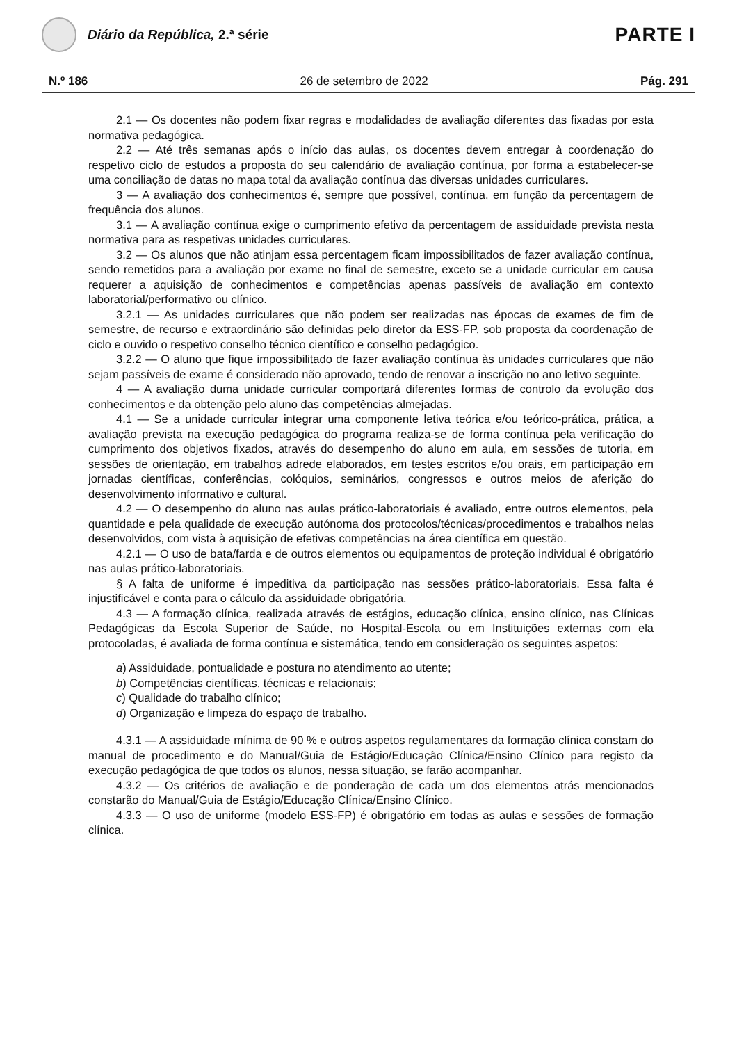Diário da República, 2.ª série
PARTE I
N.º 186 26 de setembro de 2022 Pág. 291
2.1 — Os docentes não podem fixar regras e modalidades de avaliação diferentes das fixadas por esta normativa pedagógica.
2.2 — Até três semanas após o início das aulas, os docentes devem entregar à coordenação do respetivo ciclo de estudos a proposta do seu calendário de avaliação contínua, por forma a estabelecer-se uma conciliação de datas no mapa total da avaliação contínua das diversas unidades curriculares.
3 — A avaliação dos conhecimentos é, sempre que possível, contínua, em função da percentagem de frequência dos alunos.
3.1 — A avaliação contínua exige o cumprimento efetivo da percentagem de assiduidade prevista nesta normativa para as respetivas unidades curriculares.
3.2 — Os alunos que não atinjam essa percentagem ficam impossibilitados de fazer avaliação contínua, sendo remetidos para a avaliação por exame no final de semestre, exceto se a unidade curricular em causa requerer a aquisição de conhecimentos e competências apenas passíveis de avaliação em contexto laboratorial/performativo ou clínico.
3.2.1 — As unidades curriculares que não podem ser realizadas nas épocas de exames de fim de semestre, de recurso e extraordinário são definidas pelo diretor da ESS-FP, sob proposta da coordenação de ciclo e ouvido o respetivo conselho técnico científico e conselho pedagógico.
3.2.2 — O aluno que fique impossibilitado de fazer avaliação contínua às unidades curriculares que não sejam passíveis de exame é considerado não aprovado, tendo de renovar a inscrição no ano letivo seguinte.
4 — A avaliação duma unidade curricular comportará diferentes formas de controlo da evolução dos conhecimentos e da obtenção pelo aluno das competências almejadas.
4.1 — Se a unidade curricular integrar uma componente letiva teórica e/ou teórico-prática, prática, a avaliação prevista na execução pedagógica do programa realiza-se de forma contínua pela verificação do cumprimento dos objetivos fixados, através do desempenho do aluno em aula, em sessões de tutoria, em sessões de orientação, em trabalhos adrede elaborados, em testes escritos e/ou orais, em participação em jornadas científicas, conferências, colóquios, seminários, congressos e outros meios de aferição do desenvolvimento informativo e cultural.
4.2 — O desempenho do aluno nas aulas prático-laboratoriais é avaliado, entre outros elementos, pela quantidade e pela qualidade de execução autónoma dos protocolos/técnicas/procedimentos e trabalhos nelas desenvolvidos, com vista à aquisição de efetivas competências na área científica em questão.
4.2.1 — O uso de bata/farda e de outros elementos ou equipamentos de proteção individual é obrigatório nas aulas prático-laboratoriais.
§ A falta de uniforme é impeditiva da participação nas sessões prático-laboratoriais. Essa falta é injustificável e conta para o cálculo da assiduidade obrigatória.
4.3 — A formação clínica, realizada através de estágios, educação clínica, ensino clínico, nas Clínicas Pedagógicas da Escola Superior de Saúde, no Hospital-Escola ou em Instituições externas com ela protocoladas, é avaliada de forma contínua e sistemática, tendo em consideração os seguintes aspetos:
a) Assiduidade, pontualidade e postura no atendimento ao utente;
b) Competências científicas, técnicas e relacionais;
c) Qualidade do trabalho clínico;
d) Organização e limpeza do espaço de trabalho.
4.3.1 — A assiduidade mínima de 90 % e outros aspetos regulamentares da formação clínica constam do manual de procedimento e do Manual/Guia de Estágio/Educação Clínica/Ensino Clínico para registo da execução pedagógica de que todos os alunos, nessa situação, se farão acompanhar.
4.3.2 — Os critérios de avaliação e de ponderação de cada um dos elementos atrás mencionados constarão do Manual/Guia de Estágio/Educação Clínica/Ensino Clínico.
4.3.3 — O uso de uniforme (modelo ESS-FP) é obrigatório em todas as aulas e sessões de formação clínica.